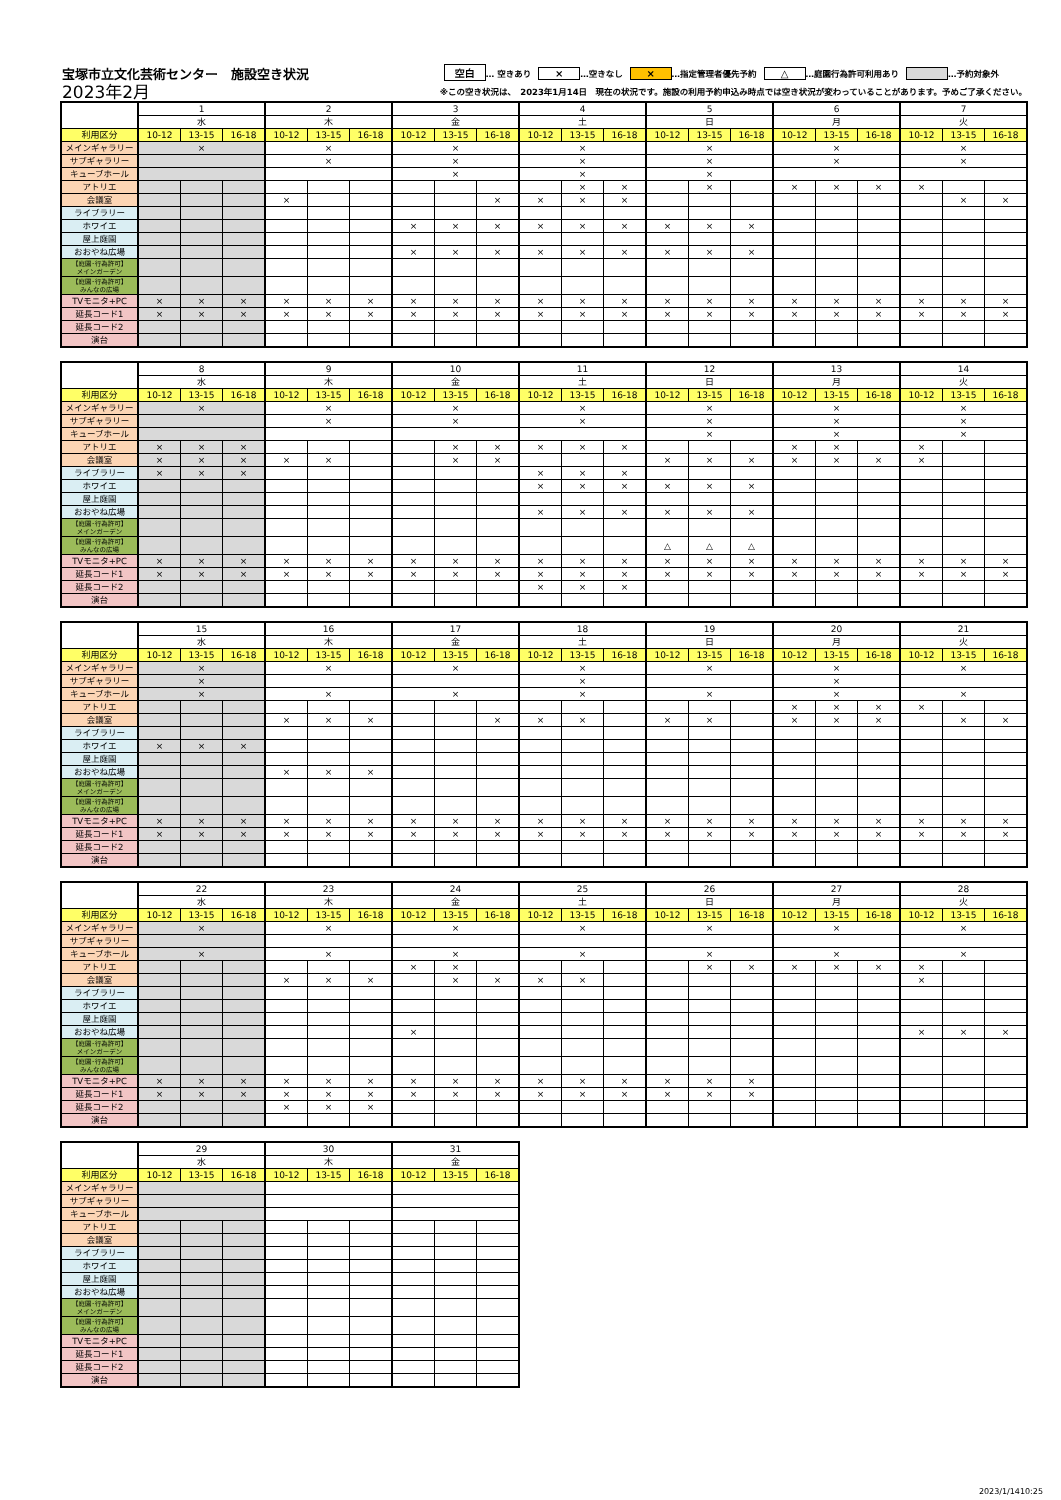宝塚市立文化芸術センター　施設空き状況
2023年2月
空白 … 空きあり × …空きなし × …指定管理者優先予約 △ …庭園行為許可利用あり …予約対象外
※この空き状況は、　2023年1月14日　現在の状況です。施設の利用予約申込み時点では空き状況が変わっていることがあります。予めご了承ください。
| | 1 | | | 2 | | | 3 | | | 4 | | | 5 | | | 6 | | | 7 | | |
| | 水 | | | 木 | | | 金 | | | 土 | | | 日 | | | 月 | | | 火 | | |
| 利用区分 | 10-12 | 13-15 | 16-18 | 10-12 | 13-15 | 16-18 | 10-12 | 13-15 | 16-18 | 10-12 | 13-15 | 16-18 | 10-12 | 13-15 | 16-18 | 10-12 | 13-15 | 16-18 | 10-12 | 13-15 | 16-18 |
| メインギャラリー | × | | | × | | | × | | | × | | | × | | | × | | | × | | |
| サブギャラリー | | | | × | | | × | | | × | | | × | | | × | | | × | | |
| キューブホール | | | | | | | × | | | × | | | × | | | | | | | | |
| アトリエ | | | | | | | | | | | × | × | | × | | × | × | × | × | | |
| 会議室 | | | | × | | | | | × | × | × | × | | | | | | | | × | × |
| ライブラリー | | | | | | | | | | | | | | | | | | | | | |
| ホワイエ | | | | | | | × | × | × | × | × | × | × | × | × | | | | | | |
| 屋上庭園 | | | | | | | | | | | | | | | | | | | | | |
| おおやね広場 | | | | | | | × | × | × | × | × | × | × | × | × | | | | | | |
| 【庭園･行為許可】 メインガーデン | | | | | | | | | | | | | | | | | | | | | |
| 【庭園･行為許可】 みんなの広場 | | | | | | | | | | | | | | | | | | | | | |
| TVモニタ+PC | × | × | × | × | × | × | × | × | × | × | × | × | × | × | × | × | × | × | × | × | × |
| 延長コード1 | × | × | × | × | × | × | × | × | × | × | × | × | × | × | × | × | × | × | × | × | × |
| 延長コード2 | | | | | | | | | | | | | | | | | | | | | |
| 演台 | | | | | | | | | | | | | | | | | | | | | |
| | 8 | | | 9 | | | 10 | | | 11 | | | 12 | | | 13 | | | 14 | | |
| | 水 | | | 木 | | | 金 | | | 土 | | | 日 | | | 月 | | | 火 | | |
| 利用区分 | 10-12 | 13-15 | 16-18 | 10-12 | 13-15 | 16-18 | 10-12 | 13-15 | 16-18 | 10-12 | 13-15 | 16-18 | 10-12 | 13-15 | 16-18 | 10-12 | 13-15 | 16-18 | 10-12 | 13-15 | 16-18 |
| メインギャラリー | × | | | × | | | × | | | × | | | × | | | × | | | × | | |
| サブギャラリー | | | | × | | | × | | | × | | | × | | | × | | | × | | |
| キューブホール | | | | | | | | | | | | | × | | | × | | | × | | |
| アトリエ | × | × | × | | | | | × | × | × | × | × | | | | × | × | | × | | |
| 会議室 | × | × | × | × | × | | | × | × | | | | × | × | × | × | × | × | × | | |
| ライブラリー | × | × | × | | | | | | | × | × | × | | | | | | | | | |
| ホワイエ | | | | | | | | | | × | × | × | × | × | × | | | | | | |
| 屋上庭園 | | | | | | | | | | | | | | | | | | | | | |
| おおやね広場 | | | | | | | | | | × | × | × | × | × | × | | | | | | |
| 【庭園･行為許可】 メインガーデン | | | | | | | | | | | | | | | | | | | | | |
| 【庭園･行為許可】 みんなの広場 | | | | | | | | | | | | | △ | △ | △ | | | | | | |
| TVモニタ+PC | × | × | × | × | × | × | × | × | × | × | × | × | × | × | × | × | × | × | × | × | × |
| 延長コード1 | × | × | × | × | × | × | × | × | × | × | × | × | × | × | × | × | × | × | × | × | × |
| 延長コード2 | | | | | | | | | | × | × | × | | | | | | | | | |
| 演台 | | | | | | | | | | | | | | | | | | | | | |
| | 15 | | | 16 | | | 17 | | | 18 | | | 19 | | | 20 | | | 21 | | |
| | 水 | | | 木 | | | 金 | | | 土 | | | 日 | | | 月 | | | 火 | | |
| 利用区分 | 10-12 | 13-15 | 16-18 | 10-12 | 13-15 | 16-18 | 10-12 | 13-15 | 16-18 | 10-12 | 13-15 | 16-18 | 10-12 | 13-15 | 16-18 | 10-12 | 13-15 | 16-18 | 10-12 | 13-15 | 16-18 |
| メインギャラリー | × | | | × | | | × | | | × | | | × | | | × | | | × | | |
| サブギャラリー | × | | | | | | | | | × | | | | | | × | | | | | |
| キューブホール | × | | | × | | | × | | | × | | | × | | | × | | | × | | |
| アトリエ | | | | | | | | | | | | | | | | × | × | × | × | | |
| 会議室 | | | | × | × | × | | | × | × | × | | × | × | | × | × | × | | × | × |
| ライブラリー | | | | | | | | | | | | | | | | | | | | | |
| ホワイエ | × | × | × | | | | | | | | | | | | | | | | | | |
| 屋上庭園 | | | | | | | | | | | | | | | | | | | | | |
| おおやね広場 | | | | × | × | × | | | | | | | | | | | | | | | |
| 【庭園･行為許可】 メインガーデン | | | | | | | | | | | | | | | | | | | | | |
| 【庭園･行為許可】 みんなの広場 | | | | | | | | | | | | | | | | | | | | | |
| TVモニタ+PC | × | × | × | × | × | × | × | × | × | × | × | × | × | × | × | × | × | × | × | × | × |
| 延長コード1 | × | × | × | × | × | × | × | × | × | × | × | × | × | × | × | × | × | × | × | × | × |
| 延長コード2 | | | | | | | | | | | | | | | | | | | | | |
| 演台 | | | | | | | | | | | | | | | | | | | | | |
| | 22 | | | 23 | | | 24 | | | 25 | | | 26 | | | 27 | | | 28 | | |
| | 水 | | | 木 | | | 金 | | | 土 | | | 日 | | | 月 | | | 火 | | |
| 利用区分 | 10-12 | 13-15 | 16-18 | 10-12 | 13-15 | 16-18 | 10-12 | 13-15 | 16-18 | 10-12 | 13-15 | 16-18 | 10-12 | 13-15 | 16-18 | 10-12 | 13-15 | 16-18 | 10-12 | 13-15 | 16-18 |
| メインギャラリー | × | | | × | | | × | | | × | | | × | | | × | | | × | | |
| サブギャラリー | | | | | | | | | | | | | | | | | | | | | |
| キューブホール | × | | | × | | | × | | | × | | | × | | | × | | | × | | |
| アトリエ | | | | | | | × | × | | | | | | × | × | × | × | × | × | | |
| 会議室 | | | | × | × | × | | × | × | × | × | | | | | | | | × | | |
| ライブラリー | | | | | | | | | | | | | | | | | | | | | |
| ホワイエ | | | | | | | | | | | | | | | | | | | | | |
| 屋上庭園 | | | | | | | | | | | | | | | | | | | | | |
| おおやね広場 | | | | | | | × | | | | | | | | | | | | × | × | × |
| 【庭園･行為許可】 メインガーデン | | | | | | | | | | | | | | | | | | | | | |
| 【庭園･行為許可】 みんなの広場 | | | | | | | | | | | | | | | | | | | | | |
| TVモニタ+PC | × | × | × | × | × | × | × | × | × | × | × | × | × | × | × | | | | | | |
| 延長コード1 | × | × | × | × | × | × | × | × | × | × | × | × | × | × | × | | | | | | |
| 延長コード2 | | | | × | × | × | | | | | | | | | | | | | | | |
| 演台 | | | | | | | | | | | | | | | | | | | | | |
| | 29 | | | 30 | | | 31 | | |
| | 水 | | | 木 | | | 金 | | |
| 利用区分 | 10-12 | 13-15 | 16-18 | 10-12 | 13-15 | 16-18 | 10-12 | 13-15 | 16-18 |
| メインギャラリー | | | | | | | | | |
| サブギャラリー | | | | | | | | | |
| キューブホール | | | | | | | | | |
| アトリエ | | | | | | | | | |
| 会議室 | | | | | | | | | |
| ライブラリー | | | | | | | | | |
| ホワイエ | | | | | | | | | |
| 屋上庭園 | | | | | | | | | |
| おおやね広場 | | | | | | | | | |
| 【庭園･行為許可】 メインガーデン | | | | | | | | | |
| 【庭園･行為許可】 みんなの広場 | | | | | | | | | |
| TVモニタ+PC | | | | | | | | | |
| 延長コード1 | | | | | | | | | |
| 延長コード2 | | | | | | | | | |
| 演台 | | | | | | | | | |
2023/1/1410:25